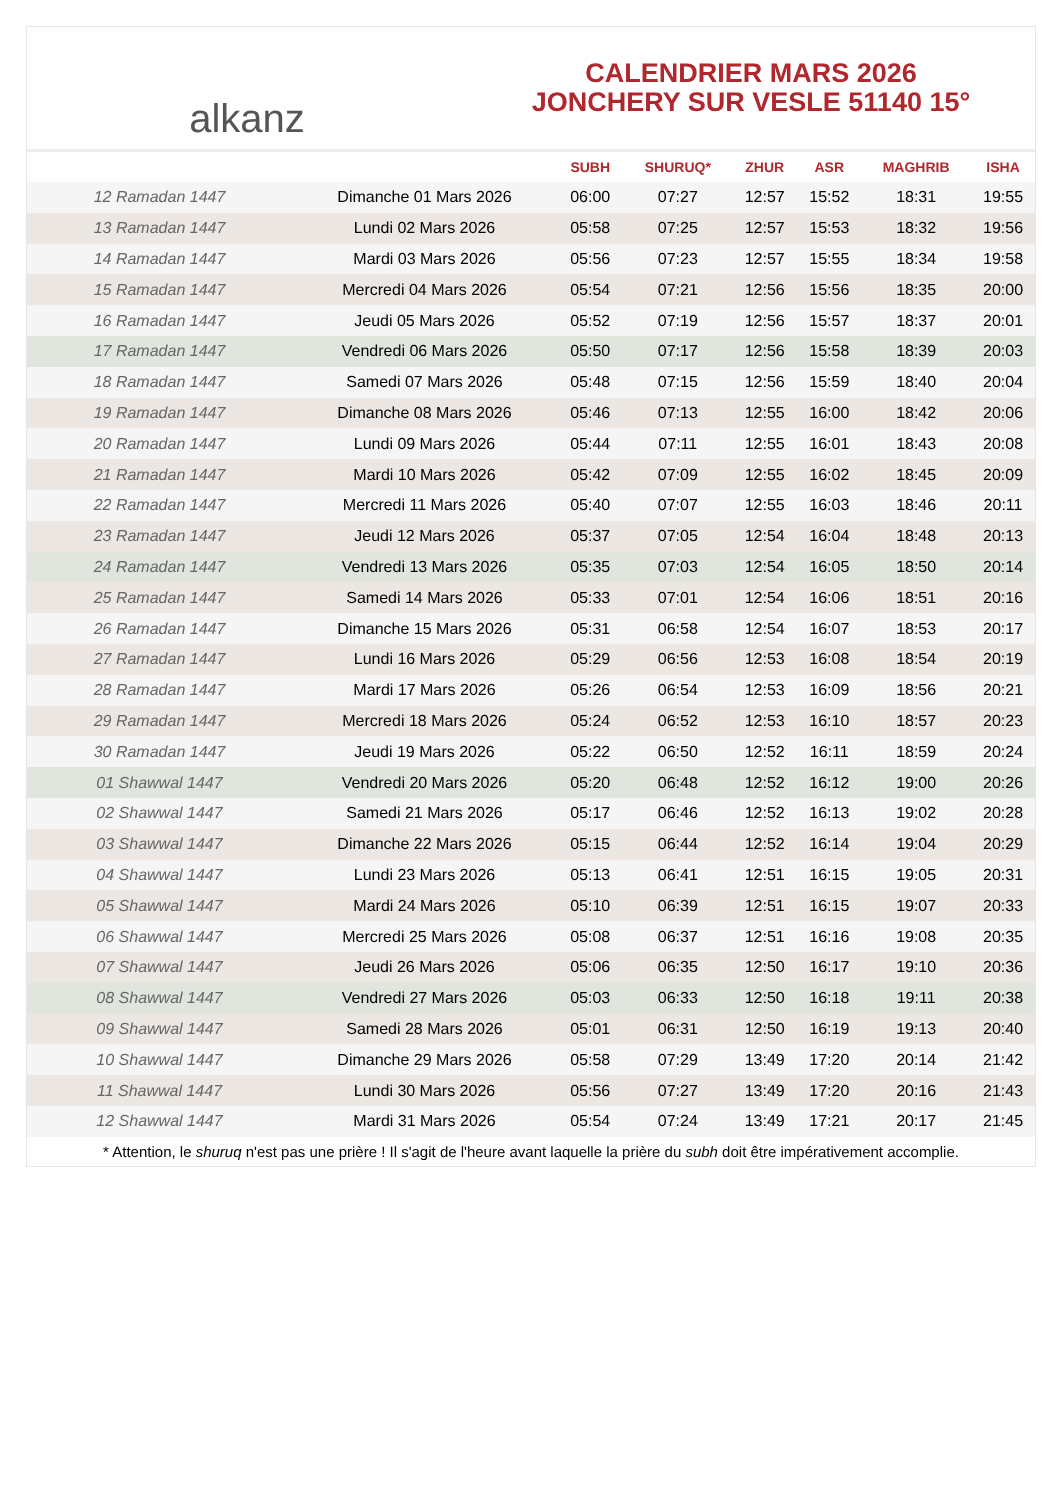alkanz
CALENDRIER MARS 2026
JONCHERY SUR VESLE 51140 15°
| | | SUBH | SHURUQ* | ZHUR | ASR | MAGHRIB | ISHA |
| --- | --- | --- | --- | --- | --- | --- | --- |
| 12 Ramadan 1447 | Dimanche 01 Mars 2026 | 06:00 | 07:27 | 12:57 | 15:52 | 18:31 | 19:55 |
| 13 Ramadan 1447 | Lundi 02 Mars 2026 | 05:58 | 07:25 | 12:57 | 15:53 | 18:32 | 19:56 |
| 14 Ramadan 1447 | Mardi 03 Mars 2026 | 05:56 | 07:23 | 12:57 | 15:55 | 18:34 | 19:58 |
| 15 Ramadan 1447 | Mercredi 04 Mars 2026 | 05:54 | 07:21 | 12:56 | 15:56 | 18:35 | 20:00 |
| 16 Ramadan 1447 | Jeudi 05 Mars 2026 | 05:52 | 07:19 | 12:56 | 15:57 | 18:37 | 20:01 |
| 17 Ramadan 1447 | Vendredi 06 Mars 2026 | 05:50 | 07:17 | 12:56 | 15:58 | 18:39 | 20:03 |
| 18 Ramadan 1447 | Samedi 07 Mars 2026 | 05:48 | 07:15 | 12:56 | 15:59 | 18:40 | 20:04 |
| 19 Ramadan 1447 | Dimanche 08 Mars 2026 | 05:46 | 07:13 | 12:55 | 16:00 | 18:42 | 20:06 |
| 20 Ramadan 1447 | Lundi 09 Mars 2026 | 05:44 | 07:11 | 12:55 | 16:01 | 18:43 | 20:08 |
| 21 Ramadan 1447 | Mardi 10 Mars 2026 | 05:42 | 07:09 | 12:55 | 16:02 | 18:45 | 20:09 |
| 22 Ramadan 1447 | Mercredi 11 Mars 2026 | 05:40 | 07:07 | 12:55 | 16:03 | 18:46 | 20:11 |
| 23 Ramadan 1447 | Jeudi 12 Mars 2026 | 05:37 | 07:05 | 12:54 | 16:04 | 18:48 | 20:13 |
| 24 Ramadan 1447 | Vendredi 13 Mars 2026 | 05:35 | 07:03 | 12:54 | 16:05 | 18:50 | 20:14 |
| 25 Ramadan 1447 | Samedi 14 Mars 2026 | 05:33 | 07:01 | 12:54 | 16:06 | 18:51 | 20:16 |
| 26 Ramadan 1447 | Dimanche 15 Mars 2026 | 05:31 | 06:58 | 12:54 | 16:07 | 18:53 | 20:17 |
| 27 Ramadan 1447 | Lundi 16 Mars 2026 | 05:29 | 06:56 | 12:53 | 16:08 | 18:54 | 20:19 |
| 28 Ramadan 1447 | Mardi 17 Mars 2026 | 05:26 | 06:54 | 12:53 | 16:09 | 18:56 | 20:21 |
| 29 Ramadan 1447 | Mercredi 18 Mars 2026 | 05:24 | 06:52 | 12:53 | 16:10 | 18:57 | 20:23 |
| 30 Ramadan 1447 | Jeudi 19 Mars 2026 | 05:22 | 06:50 | 12:52 | 16:11 | 18:59 | 20:24 |
| 01 Shawwal 1447 | Vendredi 20 Mars 2026 | 05:20 | 06:48 | 12:52 | 16:12 | 19:00 | 20:26 |
| 02 Shawwal 1447 | Samedi 21 Mars 2026 | 05:17 | 06:46 | 12:52 | 16:13 | 19:02 | 20:28 |
| 03 Shawwal 1447 | Dimanche 22 Mars 2026 | 05:15 | 06:44 | 12:52 | 16:14 | 19:04 | 20:29 |
| 04 Shawwal 1447 | Lundi 23 Mars 2026 | 05:13 | 06:41 | 12:51 | 16:15 | 19:05 | 20:31 |
| 05 Shawwal 1447 | Mardi 24 Mars 2026 | 05:10 | 06:39 | 12:51 | 16:15 | 19:07 | 20:33 |
| 06 Shawwal 1447 | Mercredi 25 Mars 2026 | 05:08 | 06:37 | 12:51 | 16:16 | 19:08 | 20:35 |
| 07 Shawwal 1447 | Jeudi 26 Mars 2026 | 05:06 | 06:35 | 12:50 | 16:17 | 19:10 | 20:36 |
| 08 Shawwal 1447 | Vendredi 27 Mars 2026 | 05:03 | 06:33 | 12:50 | 16:18 | 19:11 | 20:38 |
| 09 Shawwal 1447 | Samedi 28 Mars 2026 | 05:01 | 06:31 | 12:50 | 16:19 | 19:13 | 20:40 |
| 10 Shawwal 1447 | Dimanche 29 Mars 2026 | 05:58 | 07:29 | 13:49 | 17:20 | 20:14 | 21:42 |
| 11 Shawwal 1447 | Lundi 30 Mars 2026 | 05:56 | 07:27 | 13:49 | 17:20 | 20:16 | 21:43 |
| 12 Shawwal 1447 | Mardi 31 Mars 2026 | 05:54 | 07:24 | 13:49 | 17:21 | 20:17 | 21:45 |
* Attention, le shuruq n'est pas une prière ! Il s'agit de l'heure avant laquelle la prière du subh doit être impérativement accomplie.